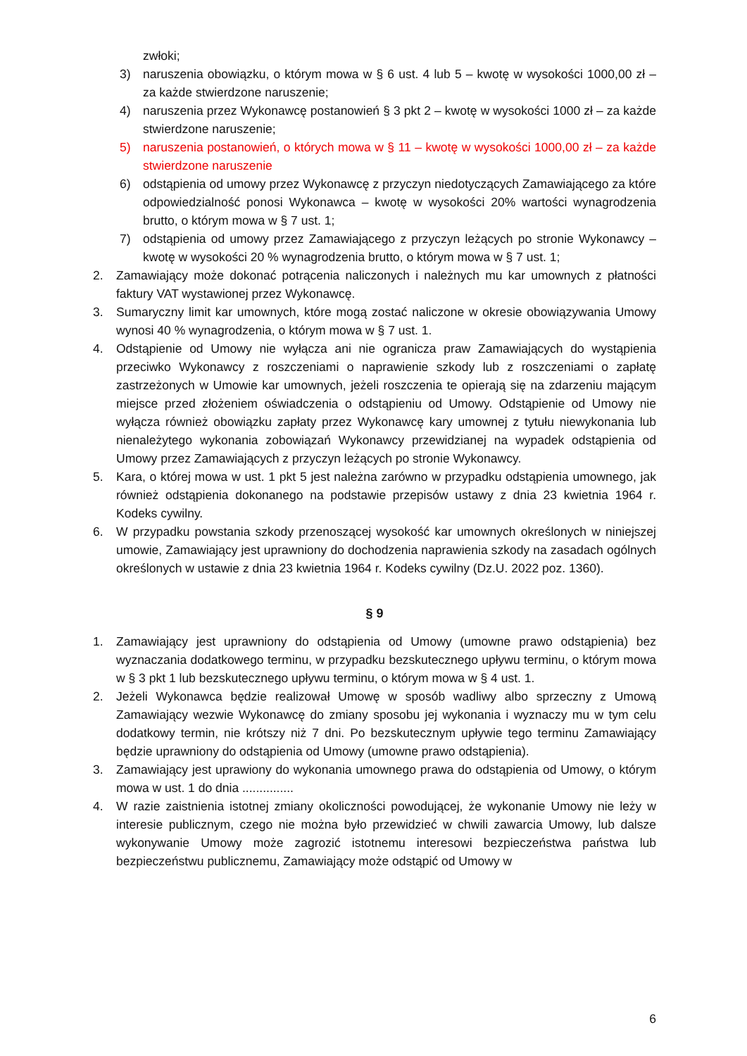zwłoki;
3) naruszenia obowiązku, o którym mowa w § 6 ust. 4 lub 5 – kwotę w wysokości 1000,00 zł – za każde stwierdzone naruszenie;
4) naruszenia przez Wykonawcę postanowień § 3 pkt 2 – kwotę w wysokości 1000 zł – za każde stwierdzone naruszenie;
5) naruszenia postanowień, o których mowa w § 11 – kwotę w wysokości 1000,00 zł – za każde stwierdzone naruszenie
6) odstąpienia od umowy przez Wykonawcę z przyczyn niedotyczących Zamawiającego za które odpowiedzialność ponosi Wykonawca – kwotę w wysokości 20% wartości wynagrodzenia brutto, o którym mowa w § 7 ust. 1;
7) odstąpienia od umowy przez Zamawiającego z przyczyn leżących po stronie Wykonawcy – kwotę w wysokości 20 % wynagrodzenia brutto, o którym mowa w § 7 ust. 1;
2. Zamawiający może dokonać potrącenia naliczonych i należnych mu kar umownych z płatności faktury VAT wystawionej przez Wykonawcę.
3. Sumaryczny limit kar umownych, które mogą zostać naliczone w okresie obowiązywania Umowy wynosi 40 % wynagrodzenia, o którym mowa w § 7 ust. 1.
4. Odstąpienie od Umowy nie wyłącza ani nie ogranicza praw Zamawiających do wystąpienia przeciwko Wykonawcy z roszczeniami o naprawienie szkody lub z roszczeniami o zapłatę zastrzeżonych w Umowie kar umownych, jeżeli roszczenia te opierają się na zdarzeniu mającym miejsce przed złożeniem oświadczenia o odstąpieniu od Umowy. Odstąpienie od Umowy nie wyłącza również obowiązku zapłaty przez Wykonawcę kary umownej z tytułu niewykonania lub nienależytego wykonania zobowiązań Wykonawcy przewidzianej na wypadek odstąpienia od Umowy przez Zamawiających z przyczyn leżących po stronie Wykonawcy.
5. Kara, o której mowa w ust. 1 pkt 5 jest należna zarówno w przypadku odstąpienia umownego, jak również odstąpienia dokonanego na podstawie przepisów ustawy z dnia 23 kwietnia 1964 r. Kodeks cywilny.
6. W przypadku powstania szkody przenoszącej wysokość kar umownych określonych w niniejszej umowie, Zamawiający jest uprawniony do dochodzenia naprawienia szkody na zasadach ogólnych określonych w ustawie z dnia 23 kwietnia 1964 r. Kodeks cywilny (Dz.U. 2022 poz. 1360).
§ 9
1. Zamawiający jest uprawniony do odstąpienia od Umowy (umowne prawo odstąpienia) bez wyznaczania dodatkowego terminu, w przypadku bezskutecznego upływu terminu, o którym mowa w § 3 pkt 1 lub bezskutecznego upływu terminu, o którym mowa w § 4 ust. 1.
2. Jeżeli Wykonawca będzie realizował Umowę w sposób wadliwy albo sprzeczny z Umową Zamawiający wezwie Wykonawcę do zmiany sposobu jej wykonania i wyznaczy mu w tym celu dodatkowy termin, nie krótszy niż 7 dni. Po bezskutecznym upływie tego terminu Zamawiający będzie uprawniony do odstąpienia od Umowy (umowne prawo odstąpienia).
3. Zamawiający jest uprawiony do wykonania umownego prawa do odstąpienia od Umowy, o którym mowa w ust. 1 do dnia ...............
4. W razie zaistnienia istotnej zmiany okoliczności powodującej, że wykonanie Umowy nie leży w interesie publicznym, czego nie można było przewidzieć w chwili zawarcia Umowy, lub dalsze wykonywanie Umowy może zagrozić istotnemu interesowi bezpieczeństwa państwa lub bezpieczeństwu publicznemu, Zamawiający może odstąpić od Umowy w
6